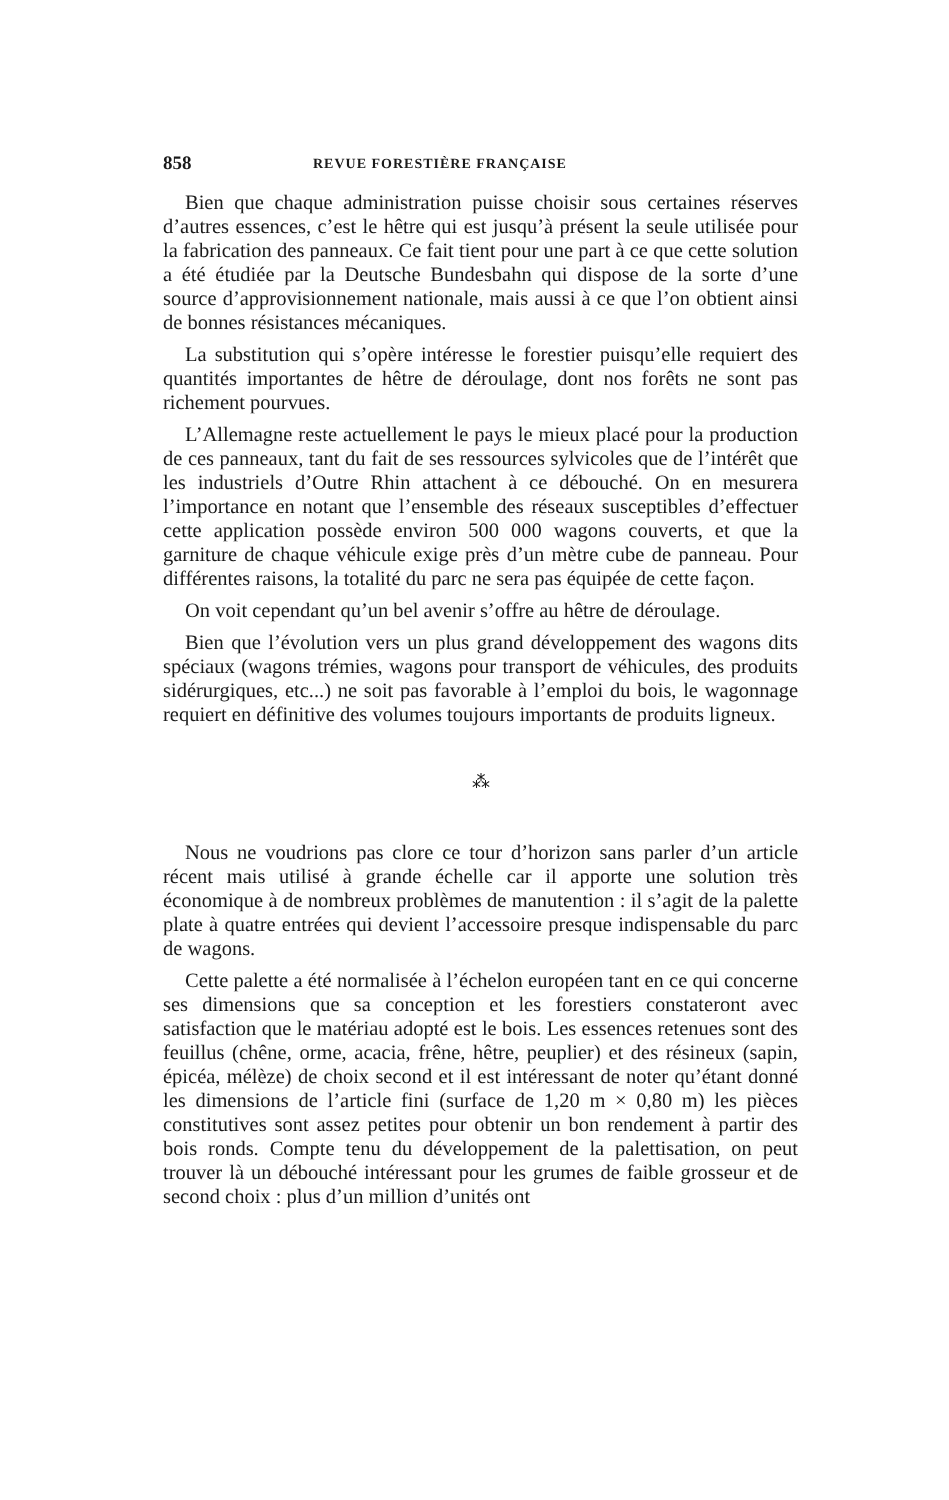858 REVUE FORESTIÈRE FRANÇAISE
Bien que chaque administration puisse choisir sous certaines réserves d’autres essences, c’est le hêtre qui est jusqu’à présent la seule utilisée pour la fabrication des panneaux. Ce fait tient pour une part à ce que cette solution a été étudiée par la Deutsche Bundesbahn qui dispose de la sorte d’une source d’approvisionnement nationale, mais aussi à ce que l’on obtient ainsi de bonnes résistances mécaniques.
La substitution qui s’opère intéresse le forestier puisqu’elle requiert des quantités importantes de hêtre de déroulage, dont nos forêts ne sont pas richement pourvues.
L’Allemagne reste actuellement le pays le mieux placé pour la production de ces panneaux, tant du fait de ses ressources sylvicoles que de l’intérêt que les industriels d’Outre Rhin attachent à ce débouché. On en mesurera l’importance en notant que l’ensemble des réseaux susceptibles d’effectuer cette application possède environ 500 000 wagons couverts, et que la garniture de chaque véhicule exige près d’un mètre cube de panneau. Pour différentes raisons, la totalité du parc ne sera pas équipée de cette façon.
On voit cependant qu’un bel avenir s’offre au hêtre de déroulage.
Bien que l’évolution vers un plus grand développement des wagons dits spéciaux (wagons trémies, wagons pour transport de véhicules, des produits sidérurgiques, etc...) ne soit pas favorable à l’emploi du bois, le wagonnage requiert en définitive des volumes toujours importants de produits ligneux.
⁂
Nous ne voudrions pas clore ce tour d’horizon sans parler d’un article récent mais utilisé à grande échelle car il apporte une solution très économique à de nombreux problèmes de manutention : il s’agit de la palette plate à quatre entrées qui devient l’accessoire presque indispensable du parc de wagons.
Cette palette a été normalisée à l’échelon européen tant en ce qui concerne ses dimensions que sa conception et les forestiers constateront avec satisfaction que le matériau adopté est le bois. Les essences retenues sont des feuillus (chêne, orme, acacia, frêne, hêtre, peuplier) et des résineux (sapin, épicéa, mélèze) de choix second et il est intéressant de noter qu’étant donné les dimensions de l’article fini (surface de 1,20 m × 0,80 m) les pièces constitutives sont assez petites pour obtenir un bon rendement à partir des bois ronds. Compte tenu du développement de la palettisation, on peut trouver là un débouché intéressant pour les grumes de faible grosseur et de second choix : plus d’un million d’unités ont